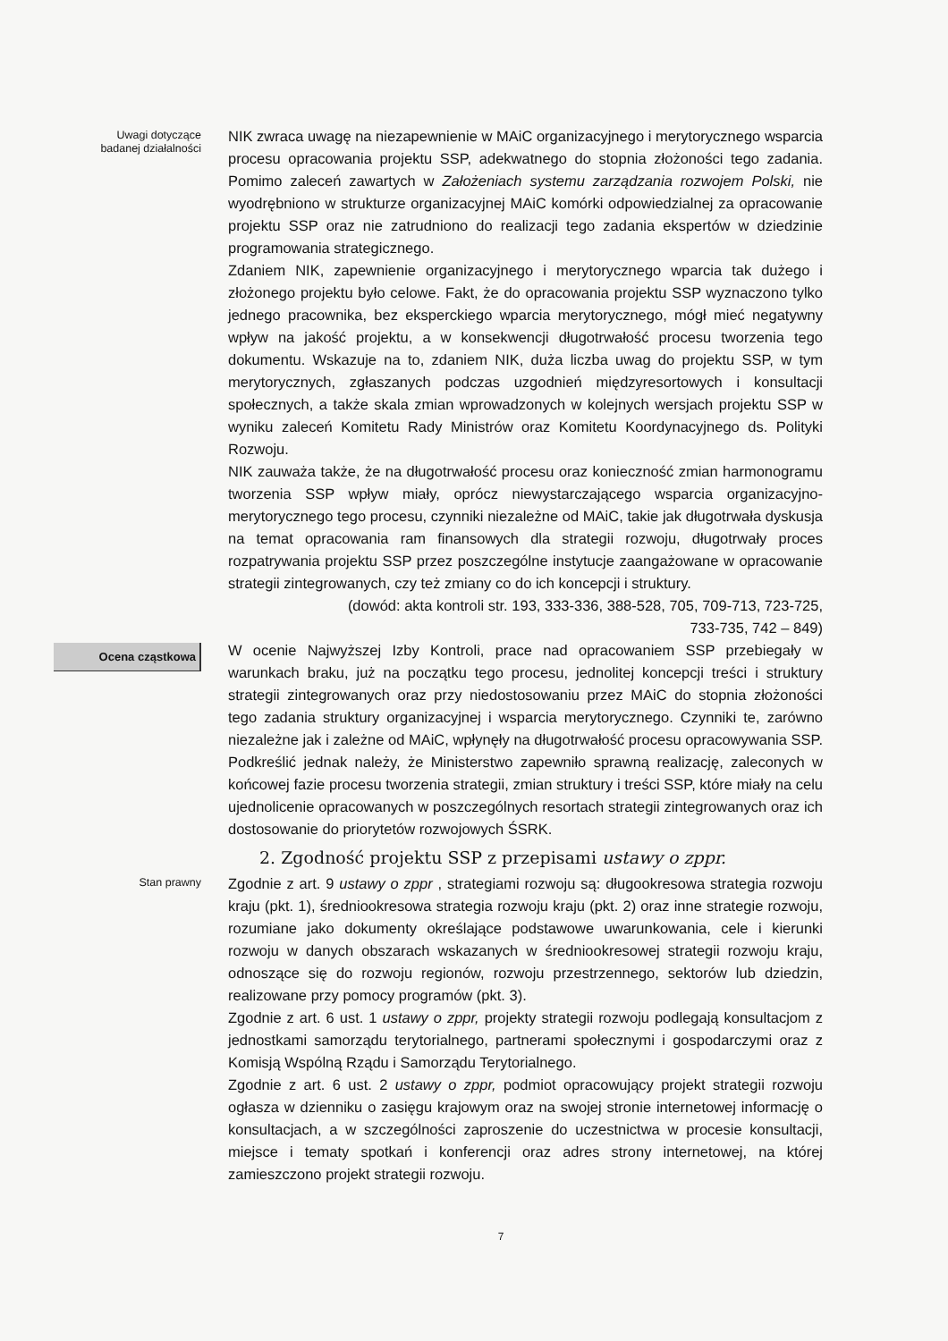Uwagi dotyczące
badanej działalności
NIK zwraca uwagę na niezapewnienie w MAiC organizacyjnego i merytorycznego wsparcia procesu opracowania projektu SSP, adekwatnego do stopnia złożoności tego zadania. Pomimo zaleceń zawartych w Założeniach systemu zarządzania rozwojem Polski, nie wyodrębniono w strukturze organizacyjnej MAiC komórki odpowiedzialnej za opracowanie projektu SSP oraz nie zatrudniono do realizacji tego zadania ekspertów w dziedzinie programowania strategicznego.
Zdaniem NIK, zapewnienie organizacyjnego i merytorycznego wparcia tak dużego i złożonego projektu było celowe. Fakt, że do opracowania projektu SSP wyznaczono tylko jednego pracownika, bez eksperckiego wparcia merytorycznego, mógł mieć negatywny wpływ na jakość projektu, a w konsekwencji długotrwałość procesu tworzenia tego dokumentu. Wskazuje na to, zdaniem NIK, duża liczba uwag do projektu SSP, w tym merytorycznych, zgłaszanych podczas uzgodnień międzyresortowych i konsultacji społecznych, a także skala zmian wprowadzonych w kolejnych wersjach projektu SSP w wyniku zaleceń Komitetu Rady Ministrów oraz Komitetu Koordynacyjnego ds. Polityki Rozwoju.
NIK zauważa także, że na długotrwałość procesu oraz konieczność zmian harmonogramu tworzenia SSP wpływ miały, oprócz niewystarczającego wsparcia organizacyjno-merytorycznego tego procesu, czynniki niezależne od MAiC, takie jak długotrwała dyskusja na temat opracowania ram finansowych dla strategii rozwoju, długotrwały proces rozpatrywania projektu SSP przez poszczególne instytucje zaangażowane w opracowanie strategii zintegrowanych, czy też zmiany co do ich koncepcji i struktury.
(dowód: akta kontroli str. 193, 333-336, 388-528, 705, 709-713, 723-725,
733-735, 742 – 849)
Ocena cząstkowa
W ocenie Najwyższej Izby Kontroli, prace nad opracowaniem SSP przebiegały w warunkach braku, już na początku tego procesu, jednolitej koncepcji treści i struktury strategii zintegrowanych oraz przy niedostosowaniu przez MAiC do stopnia złożoności tego zadania struktury organizacyjnej i wsparcia merytorycznego. Czynniki te, zarówno niezależne jak i zależne od MAiC, wpłynęły na długotrwałość procesu opracowywania SSP. Podkreślić jednak należy, że Ministerstwo zapewniło sprawną realizację, zaleconych w końcowej fazie procesu tworzenia strategii, zmian struktury i treści SSP, które miały na celu ujednolicenie opracowanych w poszczególnych resortach strategii zintegrowanych oraz ich dostosowanie do priorytetów rozwojowych ŚSRK.
2. Zgodność projektu SSP z przepisami ustawy o zppr.
Stan prawny
Zgodnie z art. 9 ustawy o zppr , strategiami rozwoju są: długookresowa strategia rozwoju kraju (pkt. 1), średniookresowa strategia rozwoju kraju (pkt. 2) oraz inne strategie rozwoju, rozumiane jako dokumenty określające podstawowe uwarunkowania, cele i kierunki rozwoju w danych obszarach wskazanych w średniookresowej strategii rozwoju kraju, odnoszące się do rozwoju regionów, rozwoju przestrzennego, sektorów lub dziedzin, realizowane przy pomocy programów (pkt. 3).
Zgodnie z art. 6 ust. 1 ustawy o zppr, projekty strategii rozwoju podlegają konsultacjom z jednostkami samorządu terytorialnego, partnerami społecznymi i gospodarczymi oraz z Komisją Wspólną Rządu i Samorządu Terytorialnego.
Zgodnie z art. 6 ust. 2 ustawy o zppr, podmiot opracowujący projekt strategii rozwoju ogłasza w dzienniku o zasięgu krajowym oraz na swojej stronie internetowej informację o konsultacjach, a w szczególności zaproszenie do uczestnictwa w procesie konsultacji, miejsce i tematy spotkań i konferencji oraz adres strony internetowej, na której zamieszczono projekt strategii rozwoju.
7